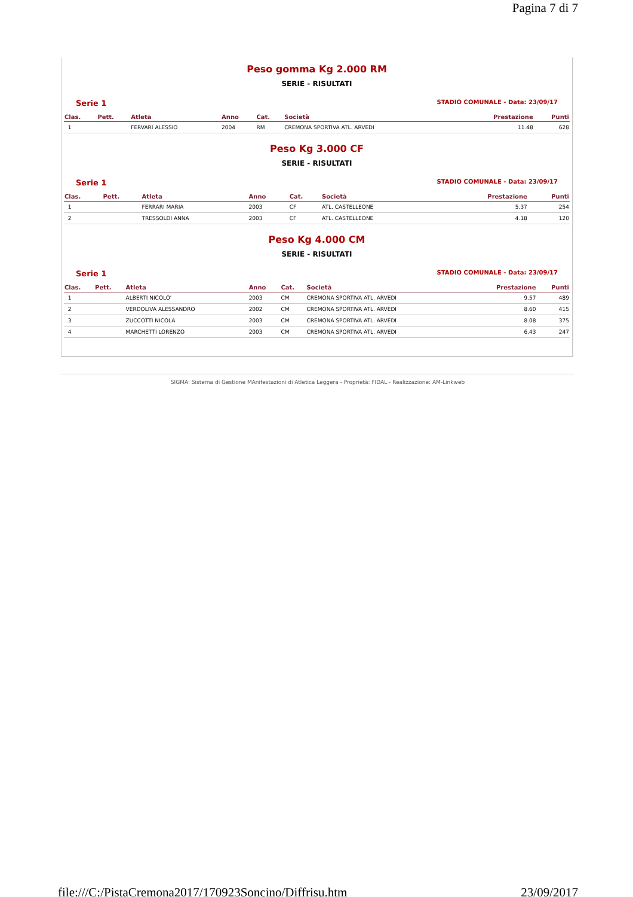Pagina 7 di 7
Peso gomma Kg 2.000 RM
SERIE - RISULTATI
Serie 1 STADIO COMUNALE - Data: 23/09/17
| Clas. | Pett. | Atleta | Anno | Cat. | Società | Prestazione | Punti |
| --- | --- | --- | --- | --- | --- | --- | --- |
| 1 | | FERVARI ALESSIO | 2004 | RM | CREMONA SPORTIVA ATL. ARVEDI | 11.48 | 628 |
Peso Kg 3.000 CF
SERIE - RISULTATI
Serie 1 STADIO COMUNALE - Data: 23/09/17
| Clas. | Pett. | Atleta | Anno | Cat. | Società | Prestazione | Punti |
| --- | --- | --- | --- | --- | --- | --- | --- |
| 1 | | FERRARI MARIA | 2003 | CF | ATL. CASTELLEONE | 5.37 | 254 |
| 2 | | TRESSOLDI ANNA | 2003 | CF | ATL. CASTELLEONE | 4.18 | 120 |
Peso Kg 4.000 CM
SERIE - RISULTATI
Serie 1 STADIO COMUNALE - Data: 23/09/17
| Clas. | Pett. | Atleta | Anno | Cat. | Società | Prestazione | Punti |
| --- | --- | --- | --- | --- | --- | --- | --- |
| 1 | | ALBERTI NICOLO' | 2003 | CM | CREMONA SPORTIVA ATL. ARVEDI | 9.57 | 489 |
| 2 | | VERDOLIVA ALESSANDRO | 2002 | CM | CREMONA SPORTIVA ATL. ARVEDI | 8.60 | 415 |
| 3 | | ZUCCOTTI NICOLA | 2003 | CM | CREMONA SPORTIVA ATL. ARVEDI | 8.08 | 375 |
| 4 | | MARCHETTI LORENZO | 2003 | CM | CREMONA SPORTIVA ATL. ARVEDI | 6.43 | 247 |
SIGMA: Sistema di Gestione MAnifestazioni di Atletica Leggera - Proprietà: FIDAL - Realizzazione: AM-Linkweb
file:///C:/PistaCremona2017/170923Soncino/Diffrisu.htm 23/09/2017